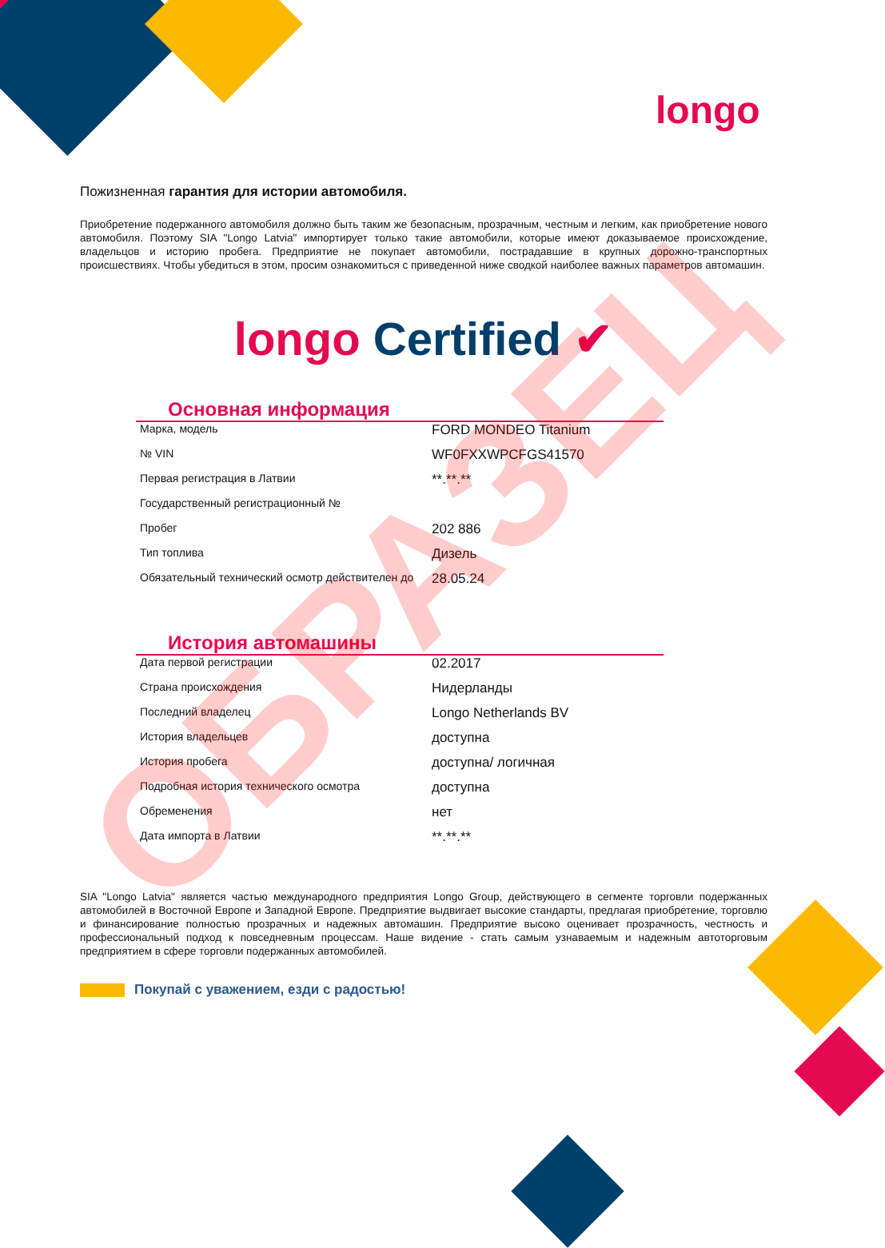longo
Пожизненная гарантия для истории автомобиля.
Приобретение подержанного автомобиля должно быть таким же безопасным, прозрачным, честным и легким, как приобретение нового автомобиля. Поэтому SIA "Longo Latvia" импортирует только такие автомобили, которые имеют доказываемое происхождение, владельцов и историю пробега. Предприятие не покупает автомобили, пострадавшие в крупных дорожно-транспортных происшествиях. Чтобы убедиться в этом, просим ознакомиться с приведенной ниже сводкой наиболее важных параметров автомашин.
longo Certified ✔
Основная информация
| Марка, модель | FORD MONDEO Titanium |
| № VIN | WF0FXXWPCFGS41570 |
| Первая регистрация в Латвии | **.**.** |
| Государственный регистрационный № | |
| Пробег | 202 886 |
| Тип топлива | Дизель |
| Обязательный технический осмотр действителен до | 28.05.24 |
История автомашины
| Дата первой регистрации | 02.2017 |
| Страна происхождения | Нидерланды |
| Последний владелец | Longo Netherlands BV |
| История владельцев | доступна |
| История пробега | доступна/ логичная |
| Подробная история технического осмотра | доступна |
| Обременения | нет |
| Дата импорта в Латвии | **.**.** |
SIA "Longo Latvia" является частью международного предприятия Longo Group, действующего в сегменте торговли подержанных автомобилей в Восточной Европе и Западной Европе. Предприятие выдвигает высокие стандарты, предлагая приобретение, торговлю и финансирование полностью прозрачных и надежных автомашин. Предприятие высоко оценивает прозрачность, честность и профессиональный подход к повседневным процессам. Наше видение - стать самым узнаваемым и надежным автоторговым предприятием в сфере торговли подержанных автомобилей.
Покупай с уважением, езди с радостью!
ОБРАЗЕЦ